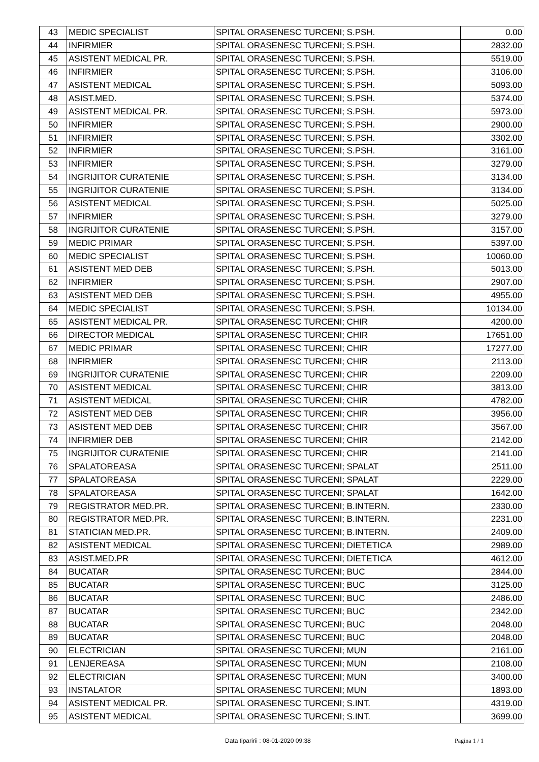| 43 | MEDIC SPECIALIST | SPITAL ORASENESC TURCENI; S.PSH. | 0.00 |
| 44 | INFIRMIER | SPITAL ORASENESC TURCENI; S.PSH. | 2832.00 |
| 45 | ASISTENT MEDICAL PR. | SPITAL ORASENESC TURCENI; S.PSH. | 5519.00 |
| 46 | INFIRMIER | SPITAL ORASENESC TURCENI; S.PSH. | 3106.00 |
| 47 | ASISTENT MEDICAL | SPITAL ORASENESC TURCENI; S.PSH. | 5093.00 |
| 48 | ASIST.MED. | SPITAL ORASENESC TURCENI; S.PSH. | 5374.00 |
| 49 | ASISTENT MEDICAL PR. | SPITAL ORASENESC TURCENI; S.PSH. | 5973.00 |
| 50 | INFIRMIER | SPITAL ORASENESC TURCENI; S.PSH. | 2900.00 |
| 51 | INFIRMIER | SPITAL ORASENESC TURCENI; S.PSH. | 3302.00 |
| 52 | INFIRMIER | SPITAL ORASENESC TURCENI; S.PSH. | 3161.00 |
| 53 | INFIRMIER | SPITAL ORASENESC TURCENI; S.PSH. | 3279.00 |
| 54 | INGRIJITOR CURATENIE | SPITAL ORASENESC TURCENI; S.PSH. | 3134.00 |
| 55 | INGRIJITOR CURATENIE | SPITAL ORASENESC TURCENI; S.PSH. | 3134.00 |
| 56 | ASISTENT MEDICAL | SPITAL ORASENESC TURCENI; S.PSH. | 5025.00 |
| 57 | INFIRMIER | SPITAL ORASENESC TURCENI; S.PSH. | 3279.00 |
| 58 | INGRIJITOR CURATENIE | SPITAL ORASENESC TURCENI; S.PSH. | 3157.00 |
| 59 | MEDIC PRIMAR | SPITAL ORASENESC TURCENI; S.PSH. | 5397.00 |
| 60 | MEDIC SPECIALIST | SPITAL ORASENESC TURCENI; S.PSH. | 10060.00 |
| 61 | ASISTENT MED DEB | SPITAL ORASENESC TURCENI; S.PSH. | 5013.00 |
| 62 | INFIRMIER | SPITAL ORASENESC TURCENI; S.PSH. | 2907.00 |
| 63 | ASISTENT MED DEB | SPITAL ORASENESC TURCENI; S.PSH. | 4955.00 |
| 64 | MEDIC SPECIALIST | SPITAL ORASENESC TURCENI; S.PSH. | 10134.00 |
| 65 | ASISTENT MEDICAL PR. | SPITAL ORASENESC TURCENI; CHIR | 4200.00 |
| 66 | DIRECTOR MEDICAL | SPITAL ORASENESC TURCENI; CHIR | 17651.00 |
| 67 | MEDIC PRIMAR | SPITAL ORASENESC TURCENI; CHIR | 17277.00 |
| 68 | INFIRMIER | SPITAL ORASENESC TURCENI; CHIR | 2113.00 |
| 69 | INGRIJITOR CURATENIE | SPITAL ORASENESC TURCENI; CHIR | 2209.00 |
| 70 | ASISTENT MEDICAL | SPITAL ORASENESC TURCENI; CHIR | 3813.00 |
| 71 | ASISTENT MEDICAL | SPITAL ORASENESC TURCENI; CHIR | 4782.00 |
| 72 | ASISTENT MED DEB | SPITAL ORASENESC TURCENI; CHIR | 3956.00 |
| 73 | ASISTENT MED DEB | SPITAL ORASENESC TURCENI; CHIR | 3567.00 |
| 74 | INFIRMIER DEB | SPITAL ORASENESC TURCENI; CHIR | 2142.00 |
| 75 | INGRIJITOR CURATENIE | SPITAL ORASENESC TURCENI; CHIR | 2141.00 |
| 76 | SPALATOREASA | SPITAL ORASENESC TURCENI; SPALAT | 2511.00 |
| 77 | SPALATOREASA | SPITAL ORASENESC TURCENI; SPALAT | 2229.00 |
| 78 | SPALATOREASA | SPITAL ORASENESC TURCENI; SPALAT | 1642.00 |
| 79 | REGISTRATOR MED.PR. | SPITAL ORASENESC TURCENI; B.INTERN. | 2330.00 |
| 80 | REGISTRATOR MED.PR. | SPITAL ORASENESC TURCENI; B.INTERN. | 2231.00 |
| 81 | STATICIAN MED.PR. | SPITAL ORASENESC TURCENI; B.INTERN. | 2409.00 |
| 82 | ASISTENT MEDICAL | SPITAL ORASENESC TURCENI; DIETETICA | 2989.00 |
| 83 | ASIST.MED.PR | SPITAL ORASENESC TURCENI; DIETETICA | 4612.00 |
| 84 | BUCATAR | SPITAL ORASENESC TURCENI; BUC | 2844.00 |
| 85 | BUCATAR | SPITAL ORASENESC TURCENI; BUC | 3125.00 |
| 86 | BUCATAR | SPITAL ORASENESC TURCENI; BUC | 2486.00 |
| 87 | BUCATAR | SPITAL ORASENESC TURCENI; BUC | 2342.00 |
| 88 | BUCATAR | SPITAL ORASENESC TURCENI; BUC | 2048.00 |
| 89 | BUCATAR | SPITAL ORASENESC TURCENI; BUC | 2048.00 |
| 90 | ELECTRICIAN | SPITAL ORASENESC TURCENI; MUN | 2161.00 |
| 91 | LENJEREASA | SPITAL ORASENESC TURCENI; MUN | 2108.00 |
| 92 | ELECTRICIAN | SPITAL ORASENESC TURCENI; MUN | 3400.00 |
| 93 | INSTALATOR | SPITAL ORASENESC TURCENI; MUN | 1893.00 |
| 94 | ASISTENT MEDICAL PR. | SPITAL ORASENESC TURCENI; S.INT. | 4319.00 |
| 95 | ASISTENT MEDICAL | SPITAL ORASENESC TURCENI; S.INT. | 3699.00 |
Data tiparirii : 08-01-2020 09:38 Pagina 1 / 1